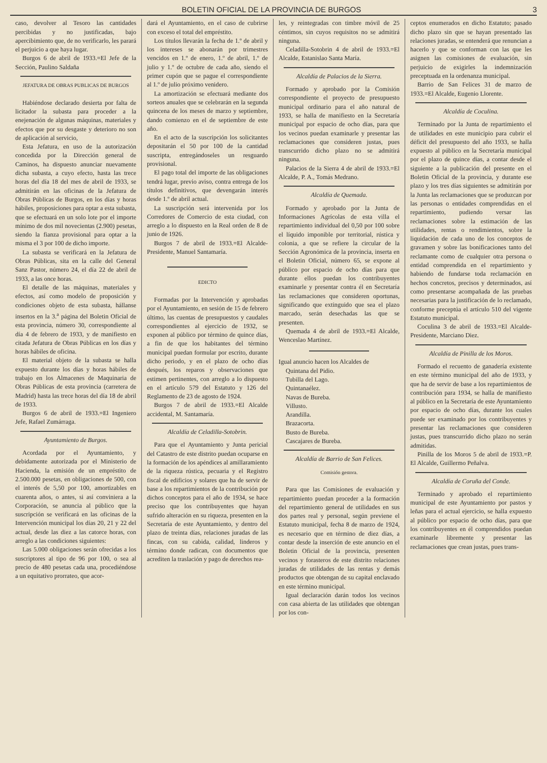BOLETIN OFICIAL DE LA PROVINCIA DE BURGOS 3
caso, devolver al Tesoro las cantidades percibidas y no justificadas, bajo apercibimiento que, de no verificarlo, les parará el perjuicio a que haya lugar.
Burgos 6 de abril de 1933.=El Jefe de la Sección, Paulino Saldaña
JEFATURA DE OBRAS PUBLICAS DE BURGOS
Habiéndose declarado desierta por falta de licitador la subasta para proceder a la enejenación de algunas máquinas, materiales y efectos que por su desgaste y deterioro no son de aplicación al servicio,
Esta Jefatura, en uso de la autorización concedida por la Dirección general de Caminos, ha dispuesto anunciar nuevamente dicha subasta, a cuyo efecto, hasta las trece horas del día 18 del mes de abril de 1933, se admitirán en las oficinas de la Jefatura de Obras Públicas de Burgos, en los días y horas hábiles, proposiciones para optar a esta subasta, que se efectuará en un solo lote por el importe mínimo de dos mil novecientas (2.900) pesetas, siendo la fianza provisional para optar a la misma el 3 por 100 de dicho importe.
La subasta se verificará en la Jefatura de Obras Públicas, sita en la calle del General Sanz Pastor, número 24, el día 22 de abril de 1933, a las once horas.
El detalle de las máquinas, materiales y efectos, así como modelo de proposición y condiciones objeto de esta subasta, hállanse insertos en la 3.<sup>a</sup> página del Boletin Oficial de esta provincia, número 30, correspondiente al día 4 de febrero de 1933, y de manifiesto en citada Jefatura de Obras Públicas en los días y horas hábiles de oficina.
El material objeto de la subasta se halla expuesto durante los días y horas hábiles de trabajo en los Almacenes de Maquinaria de Obras Públicas de esta provincia (carretera de Madrid) hasta las trece horas del día 18 de abril de 1933.
Burgos 6 de abril de 1933.=El Ingeniero Jefe, Rafael Zumárraga.
Ayuntamiento de Burgos.
Acordada por el Ayuntamiento, y debidamente autorizada por el Ministerio de Hacienda, la emisión de un empréstito de 2.500.000 pesetas, en obligaciones de 500, con el interés de 5,50 por 100, amortizables en cuarenta años, o antes, si así conviniera a la Corporación, se anuncia al público que la suscripción se verificará en las oficinas de la Intervención municipal los días 20, 21 y 22 del actual, desde las diez a las catorce horas, con arreglo a las condiciones siguientes:
Las 5.000 obligaciones serán ofrecidas a los suscriptores al tipo de 96 por 100, o sea al precio de 480 pesetas cada una, procediéndose a un equitativo prorrateo, que acor-
dará el Ayuntamiento, en el caso de cubrirse con exceso el total del empréstito.
Los títulos llevarán la fecha de 1.º de abril y los intereses se abonarán por trimestres vencidos en 1.º de enero, 1.º de abril, 1.º de julio y 1.º de octubre de cada año, siendo el primer cupón que se pague el correspondiente al 1.º de julio próximo venidero.
La amortización se efectuará mediante dos sorteos anuales que se celebrarán en la segunda quincena de los meses de marzo y septiembre, dando comienzo en el de septiembre de este año.
En el acto de la suscripción los solicitantes depositarán el 50 por 100 de la cantidad suscripta, entregándoseles un resguardo provisional.
El pago total del importe de las obligaciones tendrá lugar, previo aviso, contra entrega de los títulos definitivos, que devengarán interés desde 1.º de abril actual.
La suscripción será intervenida por los Corredores de Comercio de esta ciudad, con arreglo a lo dispuesto en la Real orden de 8 de junio de 1926.
Burgos 7 de abril de 1933.=El Alcalde-Presidente, Manuel Santamaría.
EDICTO
Formadas por la Intervención y aprobadas por el Ayuntamiento, en sesión de 15 de febrero último, las cuentas de presupuestos y caudales correspondientes al ejercicio de 1932, se exponen al público por término de quince días, a fin de que los habitantes del término municipal puedan formular por escrito, durante dicho periodo, y en el plazo de ocho días después, los reparos y observaciones que estimen pertinentes, con arreglo a lo dispuesto en el artículo 579 del Estatuto y 126 del Reglamento de 23 de agosto de 1924.
Burgos 7 de abril de 1933.=El Alcalde accidental, M. Santamaría.
Alcaldía de Celadilla-Sotobrin.
Para que el Ayuntamiento y Junta pericial del Catastro de este distrito puedan ocuparse en la formación de los apéndices al amillaramiento de la riqueza rústica, pecuaria y el Registro fiscal de edificios y solares que ha de servir de base a los repartimientos de la contribución por dichos conceptos para el año de 1934, se hace preciso que los contribuyentes que hayan sufrido alteración en su riqueza, presenten en la Secretaría de este Ayuntamiento, y dentro del plazo de treinta días, relaciones juradas de las fincas, con su cabida, calidad, linderos y término donde radican, con documentos que acrediten la traslación y pago de derechos rea-
les, y reintegradas con timbre móvil de 25 céntimos, sin cuyos requisitos no se admitirá ninguna.
Celadilla-Sotobrin 4 de abril de 1933.=El Alcalde, Estanislao Santa María.
Alcaldía de Palacios de la Sierra.
Formado y aprobado por la Comisión correspondiente el proyecto de presupuesto municipal ordinario para el año natural de 1933, se halla de manifiesto en la Secretaría municipal por espacio de ocho días, para que los vecinos puedan examinarle y presentar las reclamaciones que consideren justas, pues transcurrido dicho plazo no se admitirá ninguna.
Palacios de la Sierra 4 de abril de 1933.=El Alcalde, P. A., Tomás Medrano.
Alcaldía de Quemada.
Formado y aprobado por la Junta de Informaciones Agrícolas de esta villa el repartimiento individual del 0,50 por 100 sobre el líquido imponible por territorial, rústica y colonia, a que se refiere la circular de la Sección Agronómica de la provincia, inserta en el Boletin Oficial, número 65, se expone al público por espacio de ocho días para que durante ellos puedan los contribuyentes examinarle y presentar contra él en Secretaría las reclamaciones que consideren oportunas, significando que extinguido que sea el plazo marcado, serán desechadas las que se presenten.
Quemada 4 de abril de 1933.=El Alcalde, Wenceslao Martínez.
Igual anuncio hacen los Alcaldes de
Quintana del Pidio.
Tubilla del Lago.
Quintanaélez.
Navas de Bureba.
Villusto.
Arandilla.
Brazacorta.
Busto de Bureba.
Cascajares de Bureba.
Alcaldía de Barrio de San Felices.
Comisión gestora.
Para que las Comisiones de evaluación y repartimiento puedan proceder a la formación del repartimiento general de utilidades en sus dos partes real y personal, según previene el Estatuto municipal, fecha 8 de marzo de 1924, es necesario que en término de diez días, a contar desde la inserción de este anuncio en el Boletin Oficial de la provincia, presenten vecinos y forasteros de este distrito relaciones juradas de utilidades de las rentas y demás productos que obtengan de su capital enclavado en este término municipal.
Igual declaración darán todos los vecinos con casa abierta de las utilidades que obtengan por los con-
ceptos enumerados en dicho Estatuto; pasado dicho plazo sin que se hayan presentado las relaciones juradas, se entenderá que renuncian a hacerlo y que se conforman con las que les asignen las comisiones de evaluación, sin perjuicio de exigirles la indemnización preceptuada en la ordenanza municipal.
Barrio de San Felices 31 de marzo de 1933.=El Alcalde, Eugenio Llorente.
Alcaldía de Coculina.
Terminado por la Junta de repartimiento el de utilidades en este municipio para cubrir el déficit del presupuesto del año 1933, se halla expuesto al público en la Secretaría municipal por el plazo de quince días, a contar desde el siguiente a la publicación del presente en el Boletin Oficial de la provincia, y durante ese plazo y los tres días siguientes se admitirán por la Junta las reclamaciones que se produzcan por las personas o entidades comprendidas en el repartimiento, pudiendo versar las reclamaciones sobre la estimación de las utilidades, rentas o rendimientos, sobre la liquidación de cada uno de los conceptos de gravamen y sobre las bonificaciones tanto del reclamante como de cualquier otra persona o entidad comprendida en el repartimiento y habiendo de fundarse toda reclamación en hechos concretos, precisos y determinados, así como presentarse acompañada de las pruebas necesarias para la justificación de lo reclamado, conforme preceptúa el artículo 510 del vigente Estatuto municipal.
Coculina 3 de abril de 1933.=El Alcalde-Presidente, Marciano Diez.
Alcaldía de Pinilla de los Moros.
Formado el recuento de ganadería existente en este término municipal del año de 1933, y que ha de servir de base a los repartimientos de contribución para 1934, se halla de manifiesto al público en la Secretaría de este Ayuntamiento por espacio de ocho días, durante los cuales puede ser examinado por los contribuyentes y presentar las reclamaciones que consideren justas, pues transcurrido dicho plazo no serán admitidas.
Pinilla de los Moros 5 de abril de 1933.=P. El Alcalde, Guillermo Peñalva.
Alcaldía de Coruña del Conde.
Terminado y aprobado el repartimiento municipal de este Ayuntamiento por pastos y leñas para el actual ejercicio, se halla expuesto al público por espacio de ocho días, para que los contribuyentes en él comprendidos puedan examinarle libremente y presentar las reclamaciones que crean justas, pues trans-